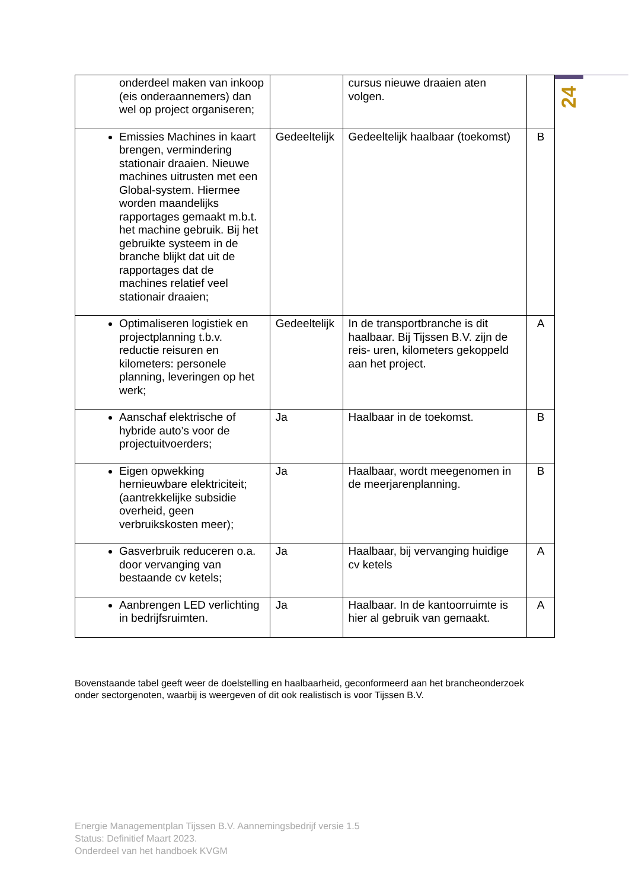24
| onderdeel maken van inkoop (eis onderaannemers) dan wel op project organiseren; | | cursus nieuwe draaien aten volgen. | |
| Emissies Machines in kaart brengen, vermindering stationair draaien. Nieuwe machines uitrusten met een Global-system. Hiermee worden maandelijks rapportages gemaakt m.b.t. het machine gebruik. Bij het gebruikte systeem in de branche blijkt dat uit de rapportages dat de machines relatief veel stationair draaien; | Gedeeltelijk | Gedeeltelijk haalbaar (toekomst) | B |
| Optimaliseren logistiek en projectplanning t.b.v. reductie reisuren en kilometers: personele planning, leveringen op het werk; | Gedeeltelijk | In de transportbranche is dit haalbaar. Bij Tijssen B.V. zijn de reis- uren, kilometers gekoppeld aan het project. | A |
| Aanschaf elektrische of hybride auto’s voor de projectuitvoerders; | Ja | Haalbaar in de toekomst. | B |
| Eigen opwekking hernieuwbare elektriciteit; (aantrekkelijke subsidie overheid, geen verbruikskosten meer); | Ja | Haalbaar, wordt meegenomen in de meerjarenplanning. | B |
| Gasverbruik reduceren o.a. door vervanging van bestaande cv ketels; | Ja | Haalbaar, bij vervanging huidige cv ketels | A |
| Aanbrengen LED verlichting in bedrijfsruimten. | Ja | Haalbaar. In de kantoorruimte is hier al gebruik van gemaakt. | A |
Bovenstaande tabel geeft weer de doelstelling en haalbaarheid, geconformeerd aan het brancheonderzoek onder sectorgenoten, waarbij is weergeven of dit ook realistisch is voor Tijssen B.V.
Energie Managementplan Tijssen B.V. Aannemingsbedrijf versie 1.5
Status: Definitief Maart 2023.
Onderdeel van het handboek KVGM